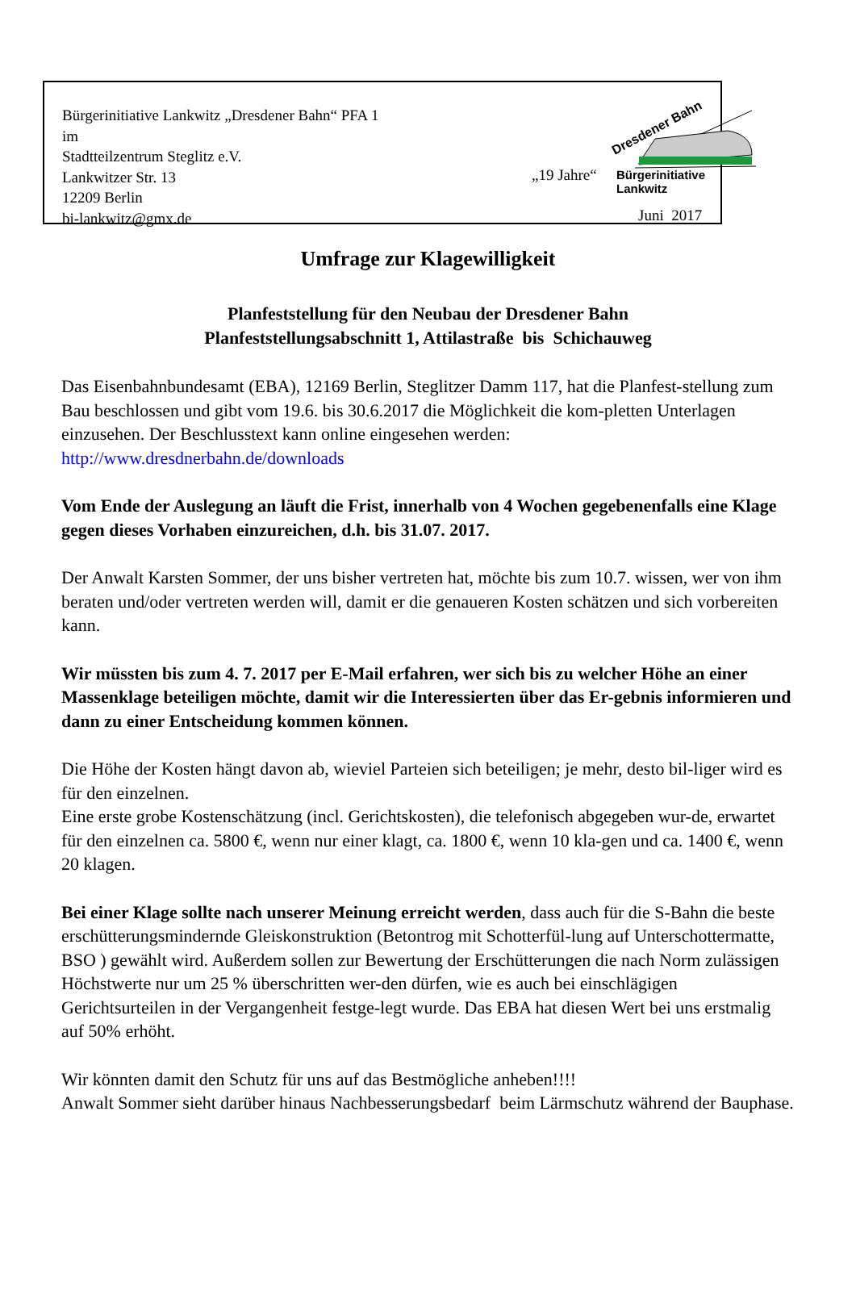Bürgerinitiative Lankwitz „Dresdener Bahn“ PFA 1
im
Stadtteilzentrum Steglitz e.V.
Lankwitzer Str. 13
12209 Berlin
bi-lankwitz@gmx.de
Dresdener Bahn
„19 Jahre“ Bürgerinitiative Lankwitz
Juni 2017
Umfrage zur Klagewilligkeit
Planfeststellung für den Neubau der Dresdener Bahn
Planfeststellungsabschnitt 1, Attilastraße bis Schichauweg
Das Eisenbahnbundesamt (EBA), 12169 Berlin, Steglitzer Damm 117, hat die Planfest-stellung zum Bau beschlossen und gibt vom 19.6. bis 30.6.2017 die Möglichkeit die kom-pletten Unterlagen einzusehen. Der Beschlusstext kann online eingesehen werden:
http://www.dresdnerbahn.de/downloads
Vom Ende der Auslegung an läuft die Frist, innerhalb von 4 Wochen gegebenenfalls eine Klage gegen dieses Vorhaben einzureichen, d.h. bis 31.07. 2017.
Der Anwalt Karsten Sommer, der uns bisher vertreten hat, möchte bis zum 10.7. wissen, wer von ihm beraten und/oder vertreten werden will, damit er die genaueren Kosten schätzen und sich vorbereiten kann.
Wir müssten bis zum 4. 7. 2017 per E-Mail erfahren, wer sich bis zu welcher Höhe an einer Massenklage beteiligen möchte, damit wir die Interessierten über das Er-gebnis informieren und dann zu einer Entscheidung kommen können.
Die Höhe der Kosten hängt davon ab, wieviel Parteien sich beteiligen; je mehr, desto bil-liger wird es für den einzelnen.
Eine erste grobe Kostenschätzung (incl. Gerichtskosten), die telefonisch abgegeben wur-de, erwartet für den einzelnen ca. 5800 €, wenn nur einer klagt, ca. 1800 €, wenn 10 kla-gen und ca. 1400 €, wenn 20 klagen.
Bei einer Klage sollte nach unserer Meinung erreicht werden, dass auch für die S-Bahn die beste erschütterungsmindernde Gleiskonstruktion (Betontrog mit Schotterfül-lung auf Unterschottermatte, BSO ) gewählt wird. Außerdem sollen zur Bewertung der Erschütterungen die nach Norm zulässigen Höchstwerte nur um 25 % überschritten wer-den dürfen, wie es auch bei einschlägigen Gerichtsurteilen in der Vergangenheit festge-legt wurde. Das EBA hat diesen Wert bei uns erstmalig auf 50% erhöht.
Wir könnten damit den Schutz für uns auf das Bestmögliche anheben!!!!
Anwalt Sommer sieht darüber hinaus Nachbesserungsbedarf beim Lärmschutz während der Bauphase.